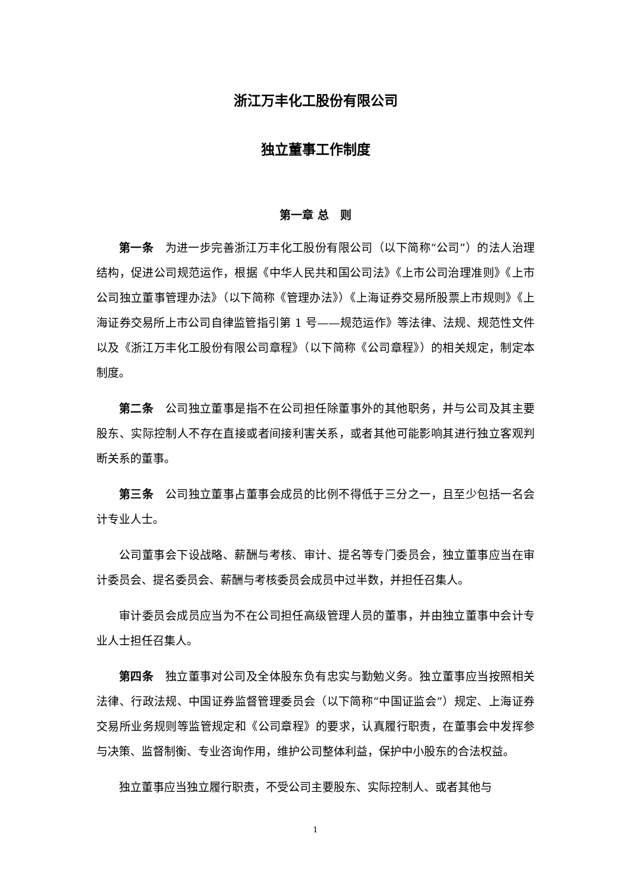浙江万丰化工股份有限公司
独立董事工作制度
第一章 总　则
第一条　为进一步完善浙江万丰化工股份有限公司（以下简称“公司”）的法人治理结构，促进公司规范运作，根据《中华人民共和国公司法》《上市公司治理准则》《上市公司独立董事管理办法》（以下简称《管理办法》）《上海证券交易所股票上市规则》《上海证券交易所上市公司自律监管指引第 1 号——规范运作》等法律、法规、规范性文件以及《浙江万丰化工股份有限公司章程》（以下简称《公司章程》）的相关规定，制定本制度。
第二条　公司独立董事是指不在公司担任除董事外的其他职务，并与公司及其主要股东、实际控制人不存在直接或者间接利害关系，或者其他可能影响其进行独立客观判断关系的董事。
第三条　公司独立董事占董事会成员的比例不得低于三分之一，且至少包括一名会计专业人士。
公司董事会下设战略、薪酬与考核、审计、提名等专门委员会，独立董事应当在审计委员会、提名委员会、薪酬与考核委员会成员中过半数，并担任召集人。
审计委员会成员应当为不在公司担任高级管理人员的董事，并由独立董事中会计专业人士担任召集人。
第四条　独立董事对公司及全体股东负有忠实与勤勉义务。独立董事应当按照相关法律、行政法规、中国证券监督管理委员会（以下简称“中国证监会”）规定、上海证券交易所业务规则等监管规定和《公司章程》的要求，认真履行职责，在董事会中发挥参与决策、监督制衡、专业咨询作用，维护公司整体利益，保护中小股东的合法权益。
独立董事应当独立履行职责，不受公司主要股东、实际控制人、或者其他与
1